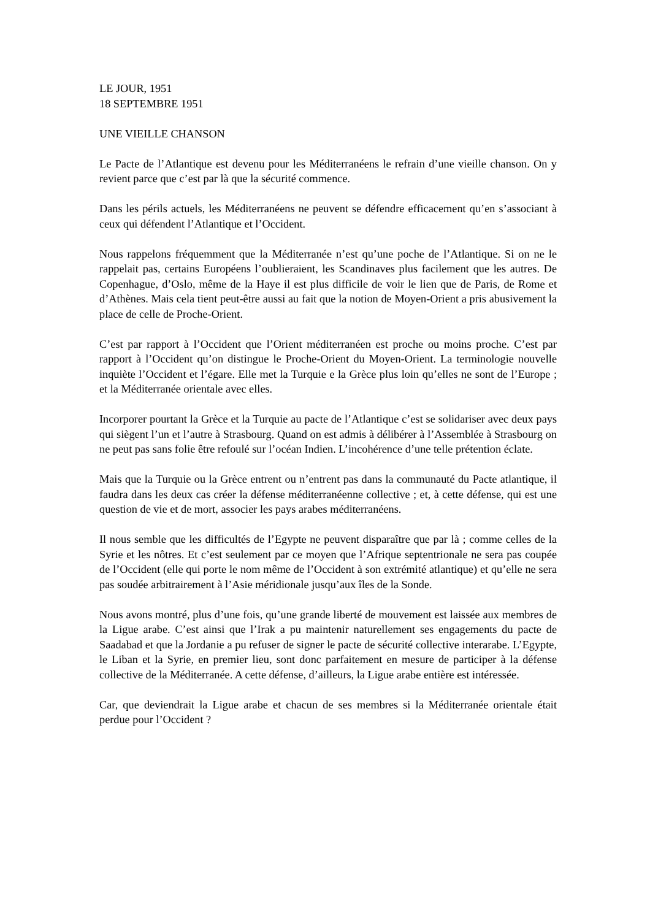LE JOUR, 1951
18 SEPTEMBRE 1951
UNE VIEILLE CHANSON
Le Pacte de l’Atlantique est devenu pour les Méditerranéens le refrain d’une vieille chanson. On y revient parce que c’est par là que la sécurité commence.
Dans les périls actuels, les Méditerranéens ne peuvent se défendre efficacement qu’en s’associant à ceux qui défendent l’Atlantique et l’Occident.
Nous rappelons fréquemment que la Méditerranée n’est qu’une poche de l’Atlantique. Si on ne le rappelait pas, certains Européens l’oublieraient, les Scandinaves plus facilement que les autres. De Copenhague, d’Oslo, même de la Haye il est plus difficile de voir le lien que de Paris, de Rome et d’Athènes. Mais cela tient peut-être aussi au fait que la notion de Moyen-Orient a pris abusivement la place de celle de Proche-Orient.
C’est par rapport à l’Occident que l’Orient méditerranéen est proche ou moins proche. C’est par rapport à l’Occident qu’on distingue le Proche-Orient du Moyen-Orient. La terminologie nouvelle inquiète l’Occident et l’égare. Elle met la Turquie e la Grèce plus loin qu’elles ne sont de l’Europe ; et la Méditerranée orientale avec elles.
Incorporer pourtant la Grèce et la Turquie au pacte de l’Atlantique c’est se solidariser avec deux pays qui siègent l’un et l’autre à Strasbourg. Quand on est admis à délibérer à l’Assemblée à Strasbourg on ne peut pas sans folie être refoulé sur l’océan Indien. L’incohérence d’une telle prétention éclate.
Mais que la Turquie ou la Grèce entrent ou n’entrent pas dans la communauté du Pacte atlantique, il faudra dans les deux cas créer la défense méditerranéenne collective ; et, à cette défense, qui est une question de vie et de mort, associer les pays arabes méditerranéens.
Il nous semble que les difficultés de l’Egypte ne peuvent disparaître que par là ; comme celles de la Syrie et les nôtres. Et c’est seulement par ce moyen que l’Afrique septentrionale ne sera pas coupée de l’Occident (elle qui porte le nom même de l’Occident à son extrémité atlantique) et qu’elle ne sera pas soudée arbitrairement à l’Asie méridionale jusqu’aux îles de la Sonde.
Nous avons montré, plus d’une fois, qu’une grande liberté de mouvement est laissée aux membres de la Ligue arabe. C’est ainsi que l’Irak a pu maintenir naturellement ses engagements du pacte de Saadabad et que la Jordanie a pu refuser de signer le pacte de sécurité collective interarabe. L’Egypte, le Liban et la Syrie, en premier lieu, sont donc parfaitement en mesure de participer à la défense collective de la Méditerranée. A cette défense, d’ailleurs, la Ligue arabe entière est intéressée.
Car, que deviendrait la Ligue arabe et chacun de ses membres si la Méditerranée orientale était perdue pour l’Occident ?